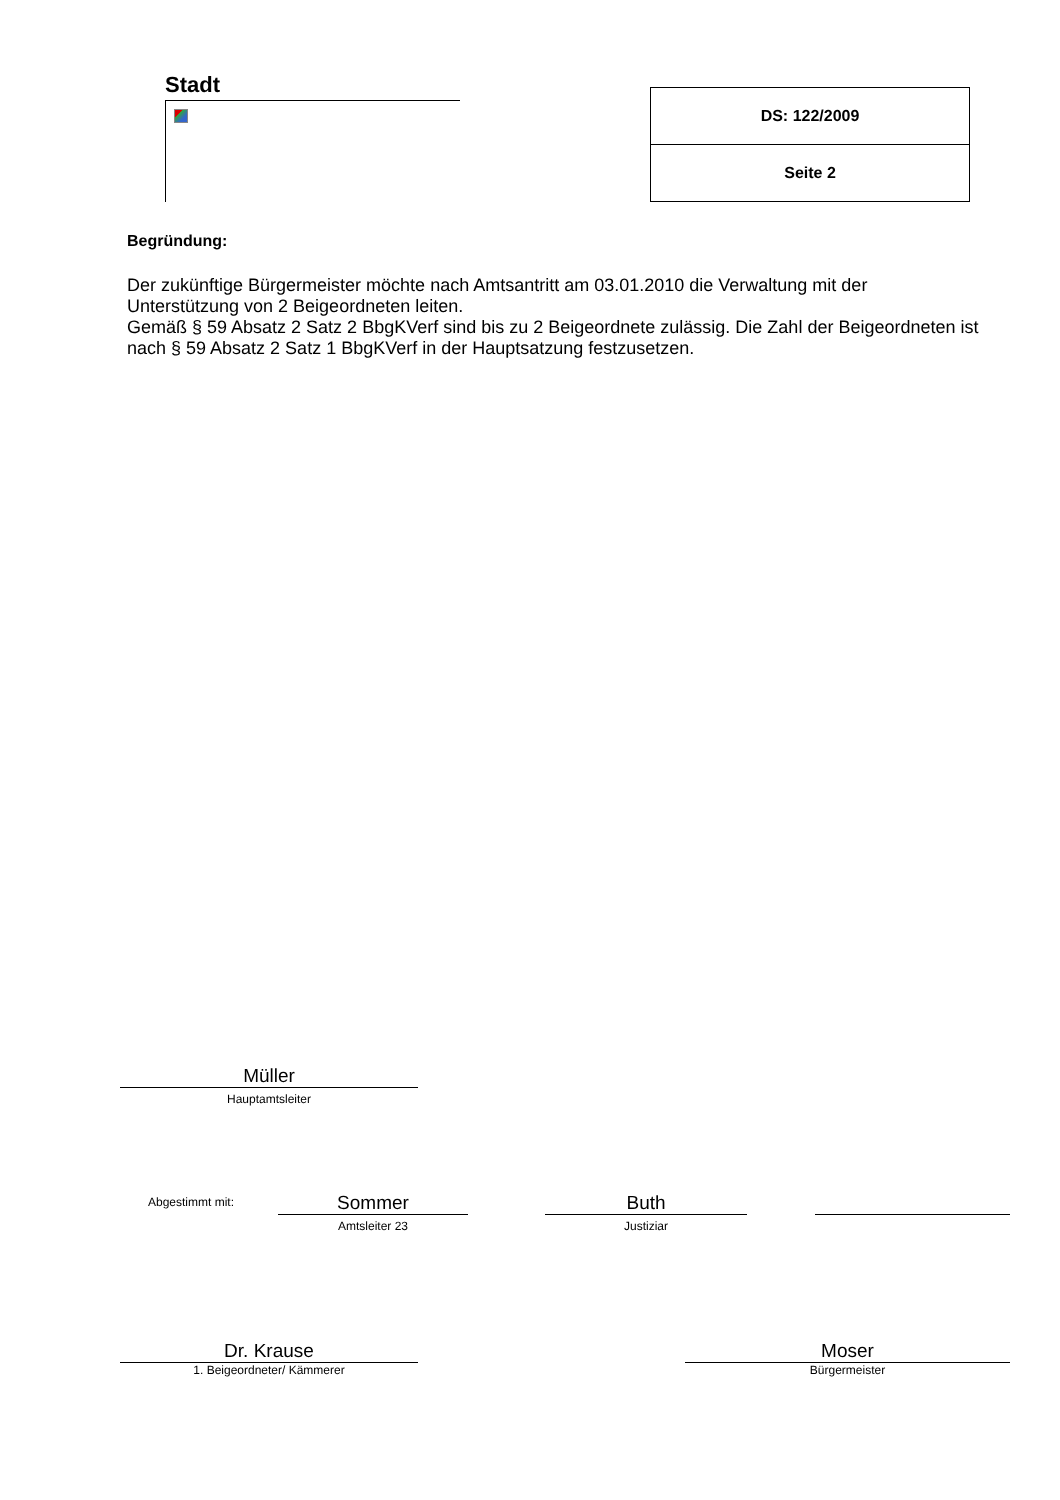Stadt
| DS: 122/2009 |
| Seite 2 |
Begründung:
Der zukünftige Bürgermeister möchte nach Amtsantritt am 03.01.2010 die Verwaltung mit der Unterstützung von 2 Beigeordneten leiten.
Gemäß § 59 Absatz 2 Satz 2 BbgKVerf sind bis zu 2 Beigeordnete zulässig. Die Zahl der Beigeordneten ist nach § 59 Absatz 2 Satz 1 BbgKVerf in der Hauptsatzung festzusetzen.
Müller
Hauptamtsleiter
Abgestimmt mit:
Sommer
Amtsleiter 23
Buth
Justiziar
Dr. Krause
1. Beigeordneter/ Kämmerer
Moser
Bürgermeister